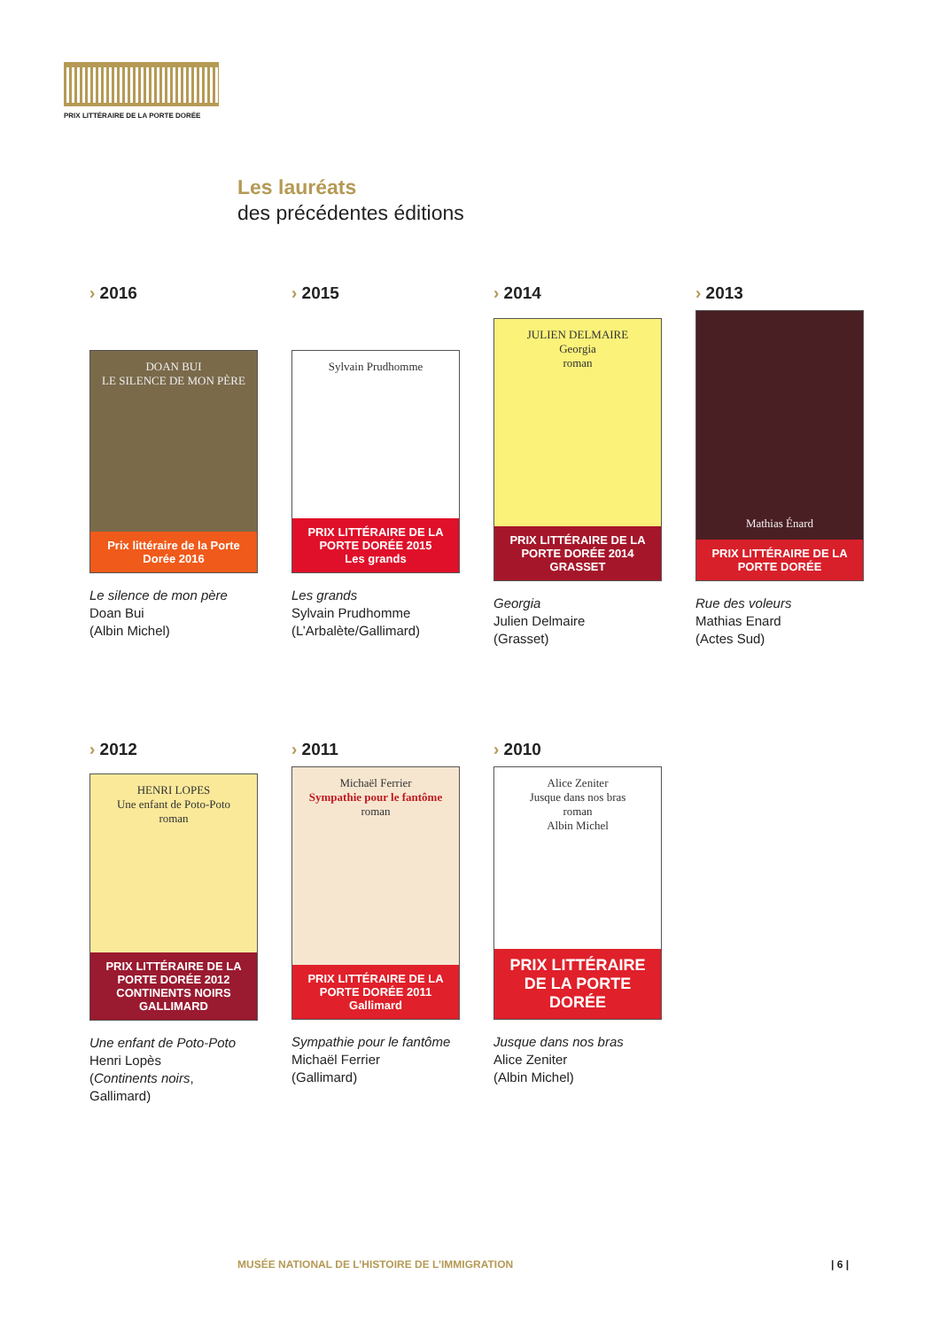PRIX LITTÉRAIRE DE LA PORTE DORÉE
Les lauréats
des précédentes éditions
› 2016
DOAN BUI
LE SILENCE DE MON PÈRE
Prix littéraire de la Porte Dorée 2016
Le silence de mon père
Doan Bui
(Albin Michel)
› 2015
Sylvain Prudhomme
PRIX LITTÉRAIRE DE LA PORTE DORÉE 2015
Les grands
Les grands
Sylvain Prudhomme
(L’Arbalète/Gallimard)
› 2014
JULIEN DELMAIRE
Georgia
roman
PRIX LITTÉRAIRE DE LA PORTE DORÉE 2014
GRASSET
Georgia
Julien Delmaire
(Grasset)
› 2013
Mathias Énard
PRIX LITTÉRAIRE DE LA PORTE DORÉE
Rue des voleurs
Mathias Enard
(Actes Sud)
› 2012
HENRI LOPES
Une enfant de Poto-Poto
roman
PRIX LITTÉRAIRE DE LA PORTE DORÉE 2012
CONTINENTS NOIRS GALLIMARD
Une enfant de Poto-Poto
Henri Lopès
(Continents noirs, Gallimard)
› 2011
Michaël Ferrier
Sympathie pour le fantôme
roman
PRIX LITTÉRAIRE DE LA PORTE DORÉE 2011
Gallimard
Sympathie pour le fantôme
Michaël Ferrier
(Gallimard)
› 2010
Alice Zeniter
Jusque dans nos bras
roman
Albin Michel
PRIX LITTÉRAIRE DE LA PORTE DORÉE
Jusque dans nos bras
Alice Zeniter
(Albin Michel)
MUSÉE NATIONAL DE L’HISTOIRE DE L’IMMIGRATION
| 6 |